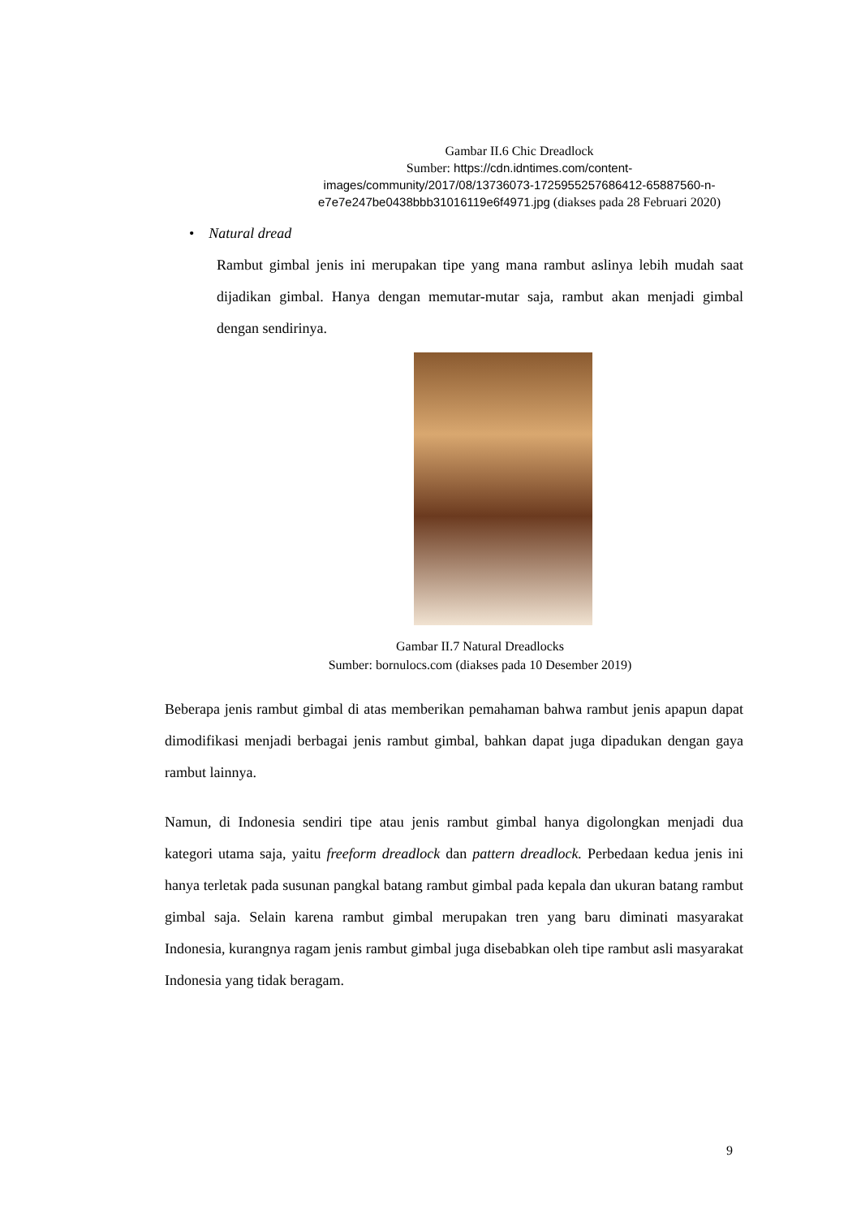Gambar II.6 Chic Dreadlock
Sumber: https://cdn.idntimes.com/content-
images/community/2017/08/13736073-1725955257686412-65887560-n-
e7e7e247be0438bbb31016119e6f4971.jpg (diakses pada 28 Februari 2020)
• Natural dread
Rambut gimbal jenis ini merupakan tipe yang mana rambut aslinya lebih mudah saat dijadikan gimbal. Hanya dengan memutar-mutar saja, rambut akan menjadi gimbal dengan sendirinya.
Gambar II.7 Natural Dreadlocks
Sumber: bornulocs.com (diakses pada 10 Desember 2019)
Beberapa jenis rambut gimbal di atas memberikan pemahaman bahwa rambut jenis apapun dapat dimodifikasi menjadi berbagai jenis rambut gimbal, bahkan dapat juga dipadukan dengan gaya rambut lainnya.
Namun, di Indonesia sendiri tipe atau jenis rambut gimbal hanya digolongkan menjadi dua kategori utama saja, yaitu freeform dreadlock dan pattern dreadlock. Perbedaan kedua jenis ini hanya terletak pada susunan pangkal batang rambut gimbal pada kepala dan ukuran batang rambut gimbal saja. Selain karena rambut gimbal merupakan tren yang baru diminati masyarakat Indonesia, kurangnya ragam jenis rambut gimbal juga disebabkan oleh tipe rambut asli masyarakat Indonesia yang tidak beragam.
9